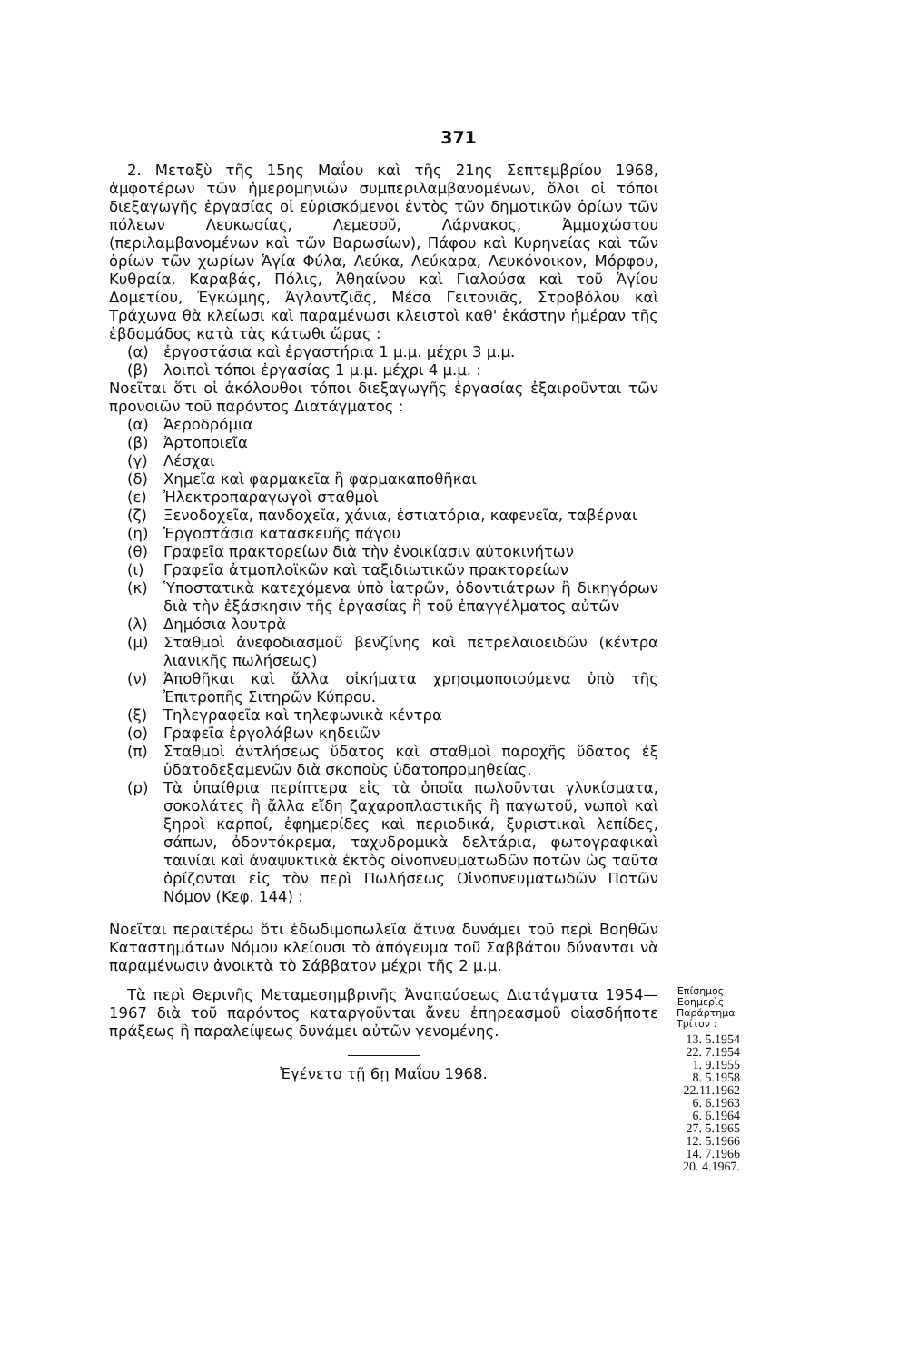371
2. Μεταξὺ τῆς 15ης Μαΐου καὶ τῆς 21ης Σεπτεμβρίου 1968, ἀμφοτέρων τῶν ἡμερομηνιῶν συμπεριλαμβανομένων, ὅλοι οἱ τόποι διεξαγωγῆς ἐργασίας οἱ εὑρισκόμενοι ἐντὸς τῶν δημοτικῶν ὁρίων τῶν πόλεων Λευκωσίας, Λεμεσοῦ, Λάρνακος, Ἀμμοχώστου (περιλαμβανομένων καὶ τῶν Βαρωσίων), Πάφου καὶ Κυρηνείας καὶ τῶν ὁρίων τῶν χωρίων Ἁγία Φύλα, Λεύκα, Λεύκαρα, Λευκόνοικον, Μόρφου, Κυθραία, Καραβάς, Πόλις, Ἀθηαίνου καὶ Γιαλούσα καὶ τοῦ Ἁγίου Δομετίου, Ἐγκώμης, Ἀγλαντζιᾶς, Μέσα Γειτονιᾶς, Στροβόλου καὶ Τράχωνα θὰ κλείωσι καὶ παραμένωσι κλειστοὶ καθ' ἑκάστην ἡμέραν τῆς ἑβδομάδος κατὰ τὰς κάτωθι ὥρας :
(α) ἐργοστάσια καὶ ἐργαστήρια 1 μ.μ. μέχρι 3 μ.μ.
(β) λοιποὶ τόποι ἐργασίας 1 μ.μ. μέχρι 4 μ.μ. :
Νοεῖται ὅτι οἱ ἀκόλουθοι τόποι διεξαγωγῆς ἐργασίας ἐξαιροῦνται τῶν προνοιῶν τοῦ παρόντος Διατάγματος :
(α) Ἀεροδρόμια
(β) Ἀρτοποιεῖα
(γ) Λέσχαι
(δ) Χημεῖα καὶ φαρμακεῖα ἢ φαρμακαποθῆκαι
(ε) Ἠλεκτροπαραγωγοὶ σταθμοὶ
(ζ) Ξενοδοχεῖα, πανδοχεῖα, χάνια, ἑστιατόρια, καφενεῖα, ταβέρναι
(η) Ἐργοστάσια κατασκευῆς πάγου
(θ) Γραφεῖα πρακτορείων διὰ τὴν ἐνοικίασιν αὐτοκινήτων
(ι) Γραφεῖα ἀτμοπλοϊκῶν καὶ ταξιδιωτικῶν πρακτορείων
(κ) Ὑποστατικὰ κατεχόμενα ὑπὸ ἰατρῶν, ὀδοντιάτρων ἢ δικηγόρων διὰ τὴν ἐξάσκησιν τῆς ἐργασίας ἢ τοῦ ἐπαγγέλματος αὐτῶν
(λ) Δημόσια λουτρὰ
(μ) Σταθμοὶ ἀνεφοδιασμοῦ βενζίνης καὶ πετρελαιοειδῶν (κέντρα λιανικῆς πωλήσεως)
(ν) Ἀποθῆκαι καὶ ἄλλα οἰκήματα χρησιμοποιούμενα ὑπὸ τῆς Ἐπιτροπῆς Σιτηρῶν Κύπρου.
(ξ) Τηλεγραφεῖα καὶ τηλεφωνικὰ κέντρα
(ο) Γραφεῖα ἐργολάβων κηδειῶν
(π) Σταθμοὶ ἀντλήσεως ὕδατος καὶ σταθμοὶ παροχῆς ὕδατος ἐξ ὑδατοδεξαμενῶν διὰ σκοποὺς ὑδατοπρομηθείας.
(ρ) Τὰ ὑπαίθρια περίπτερα εἰς τὰ ὁποῖα πωλοῦνται γλυκίσματα, σοκολάτες ἢ ἄλλα εἴδη ζαχαροπλαστικῆς ἢ παγωτοῦ, νωποὶ καὶ ξηροὶ καρποί, ἐφημερίδες καὶ περιοδικά, ξυριστικαὶ λεπίδες, σάπων, ὀδοντόκρεμα, ταχυδρομικὰ δελτάρια, φωτογραφικαὶ ταινίαι καὶ ἀναψυκτικὰ ἐκτὸς οἰνοπνευματωδῶν ποτῶν ὡς ταῦτα ὁρίζονται εἰς τὸν περὶ Πωλήσεως Οἰνοπνευματωδῶν Ποτῶν Νόμον (Κεφ. 144) :
Νοεῖται περαιτέρω ὅτι ἐδωδιμοπωλεῖα ἅτινα δυνάμει τοῦ περὶ Βοηθῶν Καταστημάτων Νόμου κλείουσι τὸ ἀπόγευμα τοῦ Σαββάτου δύνανται νὰ παραμένωσιν ἀνοικτὰ τὸ Σάββατον μέχρι τῆς 2 μ.μ.
Τὰ περὶ Θερινῆς Μεταμεσημβρινῆς Ἀναπαύσεως Διατάγματα 1954—1967 διὰ τοῦ παρόντος καταργοῦνται ἄνευ ἐπηρεασμοῦ οἱασδήποτε πράξεως ἢ παραλείψεως δυνάμει αὐτῶν γενομένης.
Ἐγένετο τῇ 6ῃ Μαΐου 1968.
Ἐπίσημος Ἐφημερὶς Παράρτημα Τρίτον :
13. 5.1954
22. 7.1954
1. 9.1955
8. 5.1958
22.11.1962
6. 6.1963
6. 6.1964
27. 5.1965
12. 5.1966
14. 7.1966
20. 4.1967.